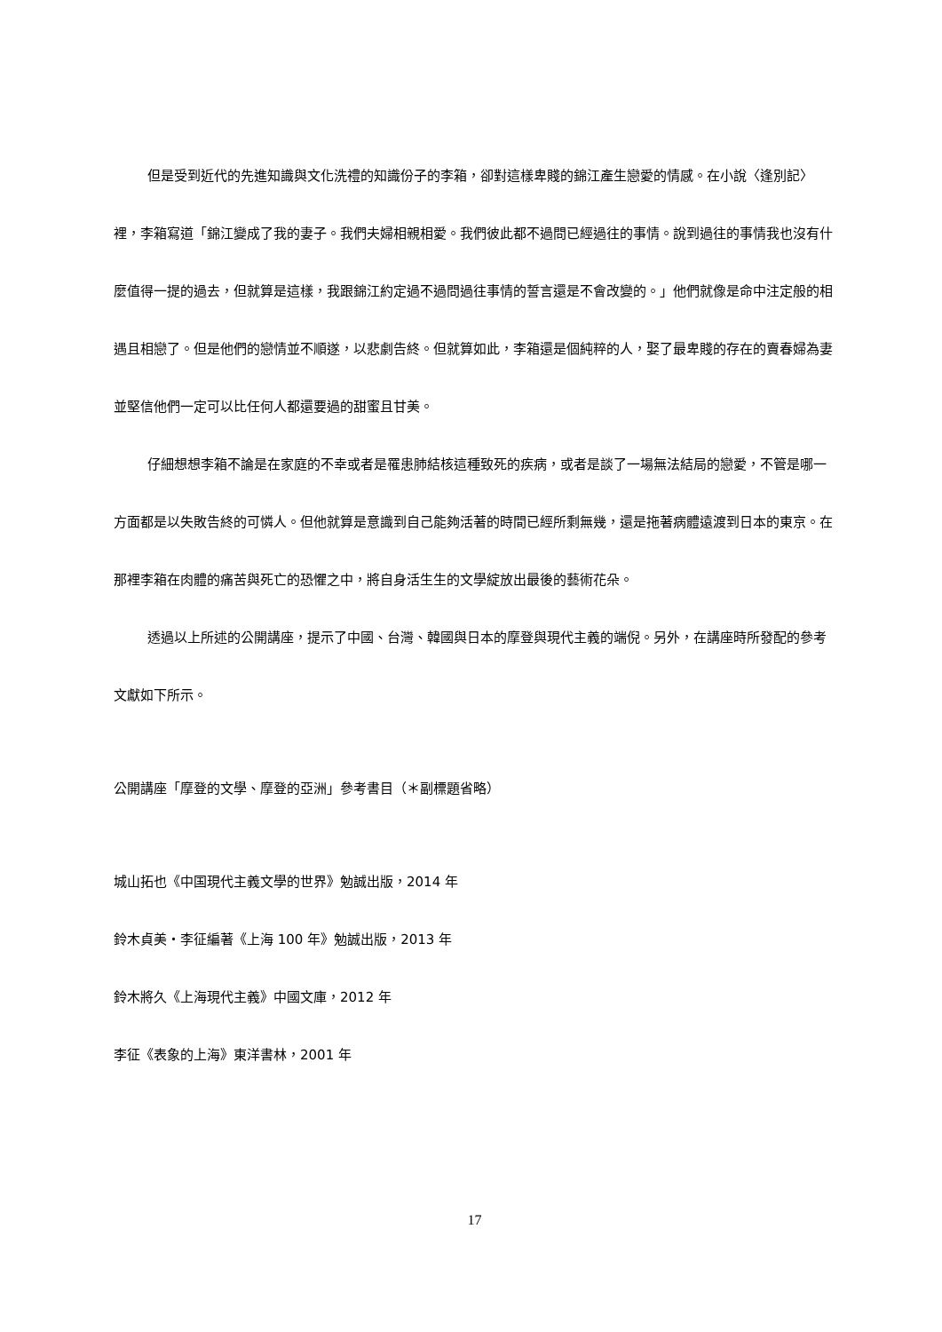但是受到近代的先進知識與文化洗禮的知識份子的李箱，卻對這樣卑賤的錦江產生戀愛的情感。在小說〈逢別記〉裡，李箱寫道「錦江變成了我的妻子。我們夫婦相親相愛。我們彼此都不過問已經過往的事情。說到過往的事情我也沒有什麼值得一提的過去，但就算是這樣，我跟錦江約定過不過問過往事情的誓言還是不會改變的。」他們就像是命中注定般的相遇且相戀了。但是他們的戀情並不順遂，以悲劇告終。但就算如此，李箱還是個純粹的人，娶了最卑賤的存在的賣春婦為妻並堅信他們一定可以比任何人都還要過的甜蜜且甘美。
仔細想想李箱不論是在家庭的不幸或者是罹患肺結核這種致死的疾病，或者是談了一場無法結局的戀愛，不管是哪一方面都是以失敗告終的可憐人。但他就算是意識到自己能夠活著的時間已經所剩無幾，還是拖著病體遠渡到日本的東京。在那裡李箱在肉體的痛苦與死亡的恐懼之中，將自身活生生的文學綻放出最後的藝術花朵。
透過以上所述的公開講座，提示了中國、台灣、韓國與日本的摩登與現代主義的端倪。另外，在講座時所發配的參考文獻如下所示。
公開講座「摩登的文學、摩登的亞洲」參考書目（＊副標題省略）
城山拓也《中国現代主義文學的世界》勉誠出版，2014 年
鈴木貞美・李征編著《上海 100 年》勉誠出版，2013 年
鈴木將久《上海現代主義》中國文庫，2012 年
李征《表象的上海》東洋書林，2001 年
17